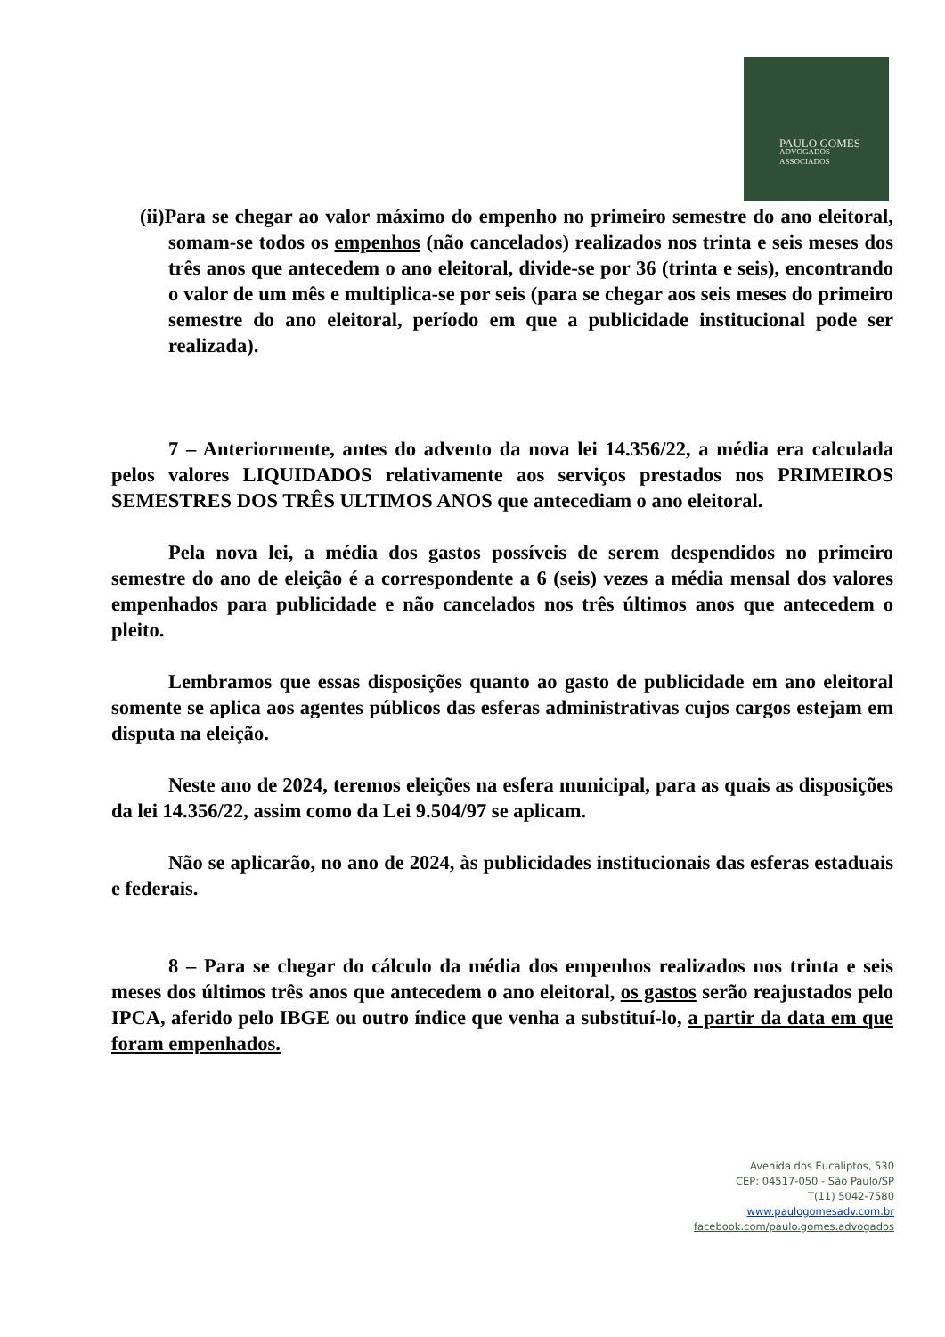PAULO GOMES
ADVOGADOS
ASSOCIADOS
(ii)Para se chegar ao valor máximo do empenho no primeiro semestre do ano eleitoral, somam-se todos os empenhos (não cancelados) realizados nos trinta e seis meses dos três anos que antecedem o ano eleitoral, divide-se por 36 (trinta e seis), encontrando o valor de um mês e multiplica-se por seis (para se chegar aos seis meses do primeiro semestre do ano eleitoral, período em que a publicidade institucional pode ser realizada).
7 – Anteriormente, antes do advento da nova lei 14.356/22, a média era calculada pelos valores LIQUIDADOS relativamente aos serviços prestados nos PRIMEIROS SEMESTRES DOS TRÊS ULTIMOS ANOS que antecediam o ano eleitoral.
Pela nova lei, a média dos gastos possíveis de serem despendidos no primeiro semestre do ano de eleição é a correspondente a 6 (seis) vezes a média mensal dos valores empenhados para publicidade e não cancelados nos três últimos anos que antecedem o pleito.
Lembramos que essas disposições quanto ao gasto de publicidade em ano eleitoral somente se aplica aos agentes públicos das esferas administrativas cujos cargos estejam em disputa na eleição.
Neste ano de 2024, teremos eleições na esfera municipal, para as quais as disposições da lei 14.356/22, assim como da Lei 9.504/97 se aplicam.
Não se aplicarão, no ano de 2024, às publicidades institucionais das esferas estaduais e federais.
8 – Para se chegar do cálculo da média dos empenhos realizados nos trinta e seis meses dos últimos três anos que antecedem o ano eleitoral, os gastos serão reajustados pelo IPCA, aferido pelo IBGE ou outro índice que venha a substituí-lo, a partir da data em que foram empenhados.
Avenida dos Eucaliptos, 530
CEP: 04517-050 - São Paulo/SP
T(11) 5042-7580
www.paulogomesadv.com.br
facebook.com/paulo.gomes.advogados